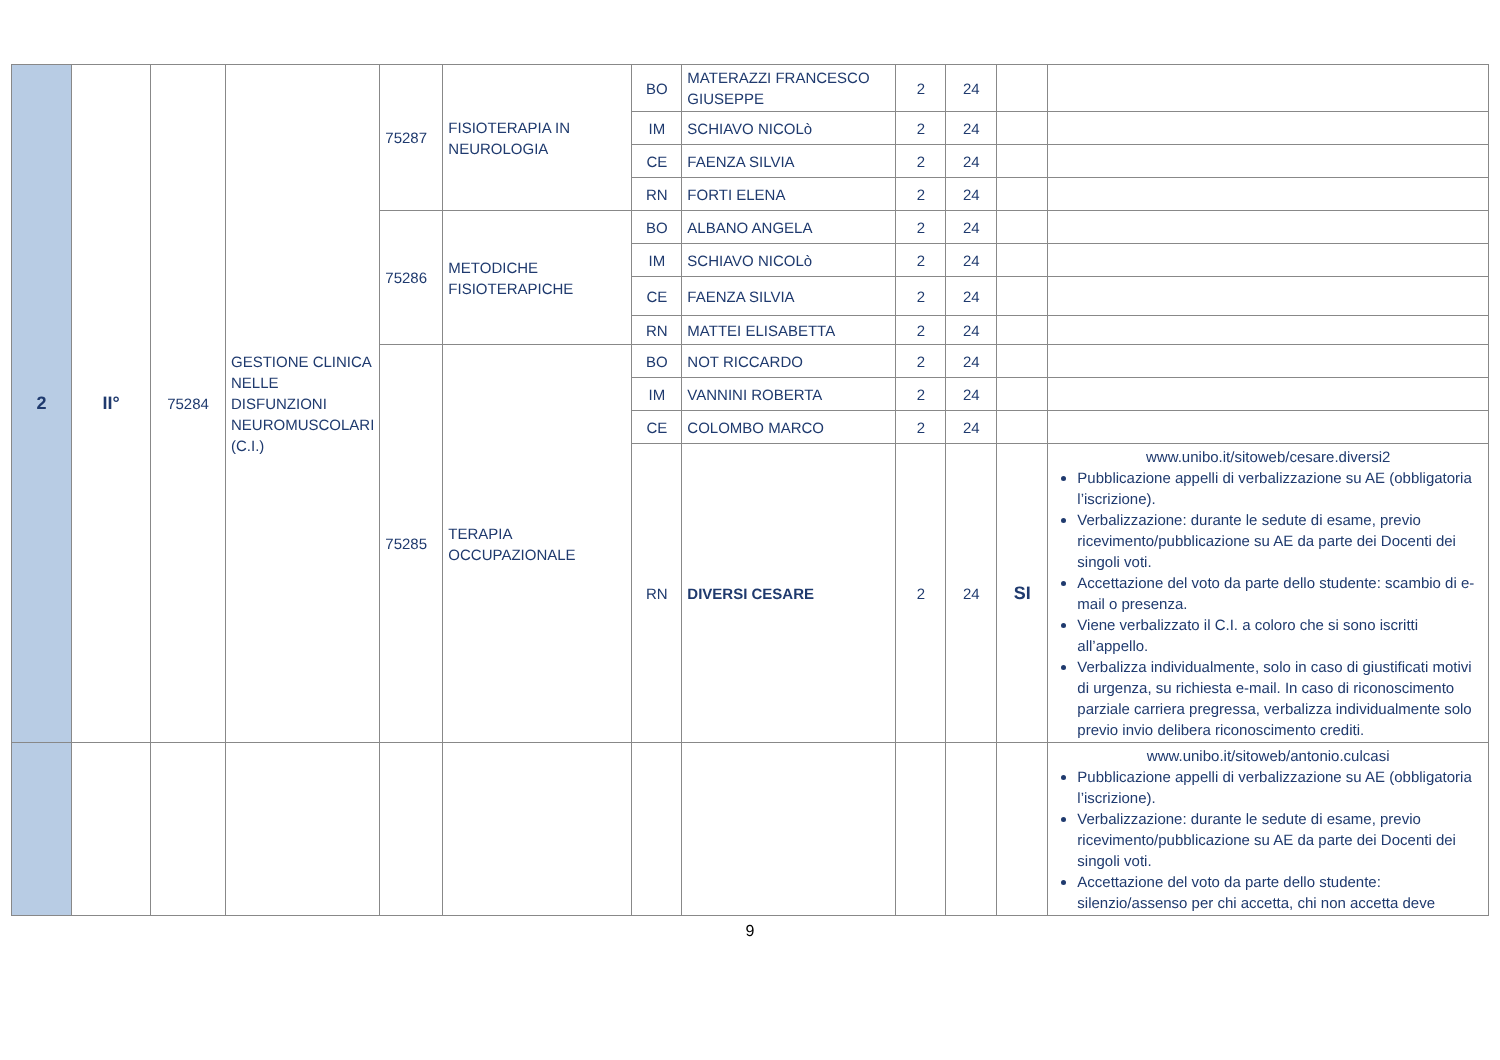| 2 | II° | 75284 | GESTIONE CLINICA NELLE DISFUNZIONI NEUROMUSCOLARI (C.I.) | 75287 | FISIOTERAPIA IN NEUROLOGIA | BO | MATERAZZI FRANCESCO GIUSEPPE | 2 | 24 | | |
| | | | | | | IM | SCHIAVO NICOLò | 2 | 24 | | |
| | | | | | | CE | FAENZA SILVIA | 2 | 24 | | |
| | | | | | | RN | FORTI ELENA | 2 | 24 | | |
| | | | | 75286 | METODICHE FISIOTERAPICHE | BO | ALBANO ANGELA | 2 | 24 | | |
| | | | | | | IM | SCHIAVO NICOLò | 2 | 24 | | |
| | | | | | | CE | FAENZA SILVIA | 2 | 24 | | |
| | | | | | | RN | MATTEI ELISABETTA | 2 | 24 | | |
| | | | | 75285 | TERAPIA OCCUPAZIONALE | BO | NOT RICCARDO | 2 | 24 | | |
| | | | | | | IM | VANNINI ROBERTA | 2 | 24 | | |
| | | | | | | CE | COLOMBO MARCO | 2 | 24 | | |
| | | | | | | RN | DIVERSI CESARE | 2 | 24 | SI | www.unibo.it/sitoweb/cesare.diversi2 Pubblicazione appelli di verbalizzazione su AE (obbligatoria l’iscrizione). Verbalizzazione: durante le sedute di esame, previo ricevimento/pubblicazione su AE da parte dei Docenti dei singoli voti. Accettazione del voto da parte dello studente: scambio di e-mail o presenza. Viene verbalizzato il C.I. a coloro che si sono iscritti all’appello. Verbalizza individualmente, solo in caso di giustificati motivi di urgenza, su richiesta e-mail. In caso di riconoscimento parziale carriera pregressa, verbalizza individualmente solo previo invio delibera riconoscimento crediti. |
| | | | | | | | | | | | www.unibo.it/sitoweb/antonio.culcasi Pubblicazione appelli di verbalizzazione su AE (obbligatoria l’iscrizione). Verbalizzazione: durante le sedute di esame, previo ricevimento/pubblicazione su AE da parte dei Docenti dei singoli voti. Accettazione del voto da parte dello studente: silenzio/assenso per chi accetta, chi non accetta deve |
9